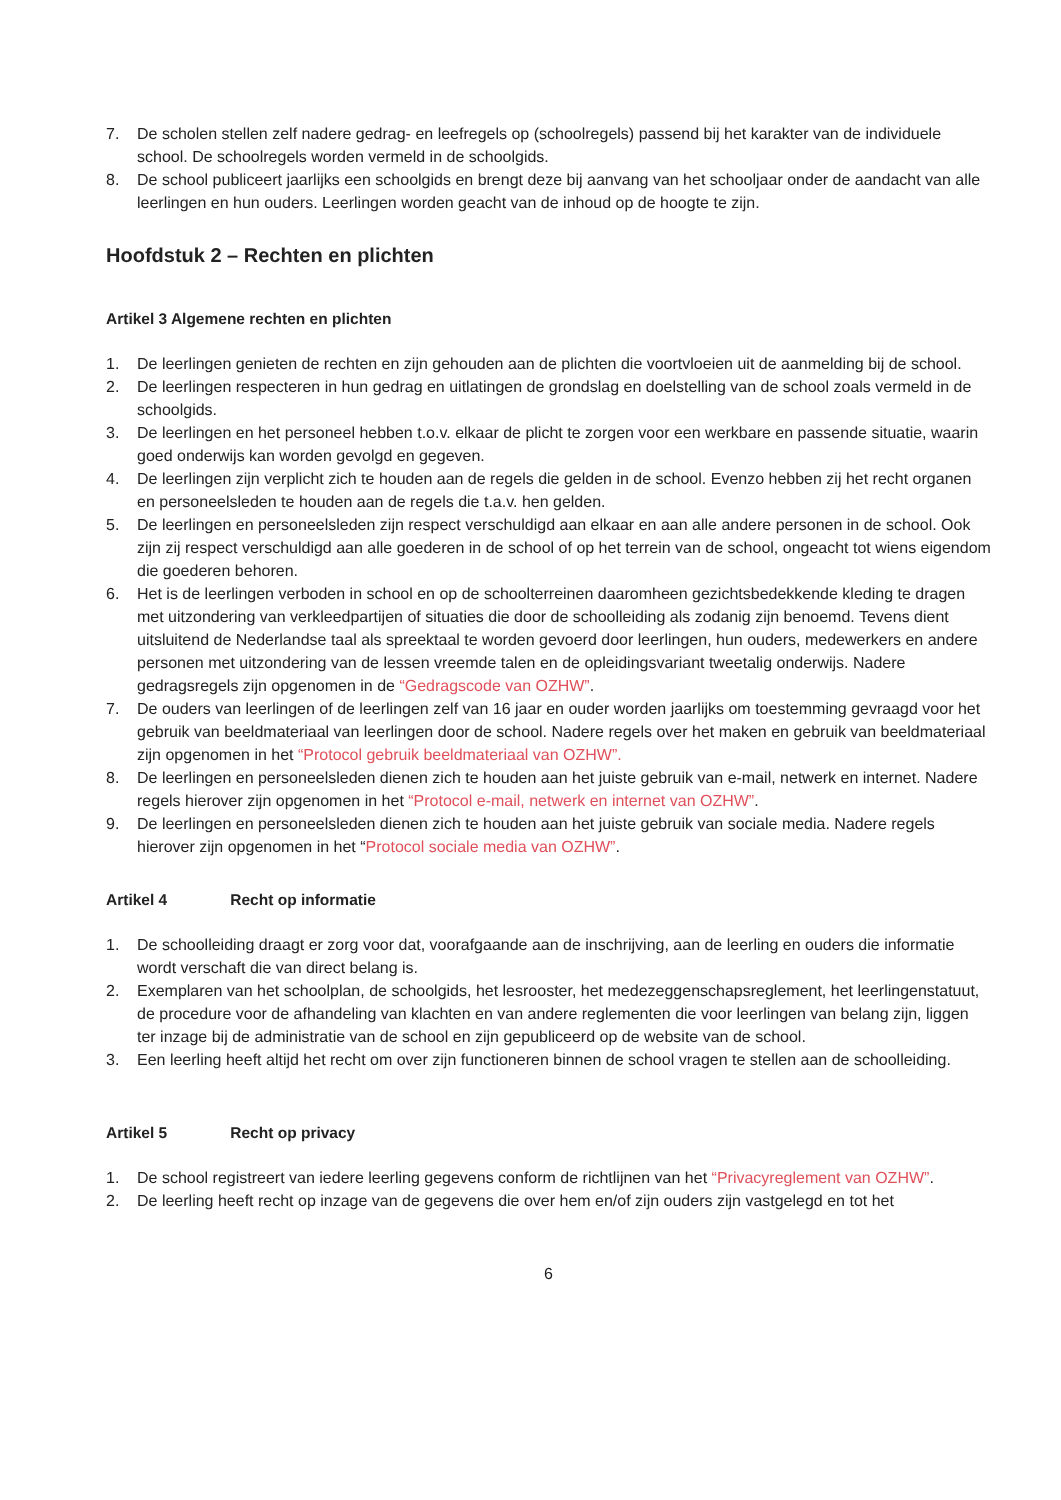7. De scholen stellen zelf nadere gedrag- en leefregels op (schoolregels) passend bij het karakter van de individuele school. De schoolregels worden vermeld in de schoolgids.
8. De school publiceert jaarlijks een schoolgids en brengt deze bij aanvang van het schooljaar onder de aandacht van alle leerlingen en hun ouders. Leerlingen worden geacht van de inhoud op de hoogte te zijn.
Hoofdstuk 2 – Rechten en plichten
Artikel 3 Algemene rechten en plichten
1. De leerlingen genieten de rechten en zijn gehouden aan de plichten die voortvloeien uit de aanmelding bij de school.
2. De leerlingen respecteren in hun gedrag en uitlatingen de grondslag en doelstelling van de school zoals vermeld in de schoolgids.
3. De leerlingen en het personeel hebben t.o.v. elkaar de plicht te zorgen voor een werkbare en passende situatie, waarin goed onderwijs kan worden gevolgd en gegeven.
4. De leerlingen zijn verplicht zich te houden aan de regels die gelden in de school. Evenzo hebben zij het recht organen en personeelsleden te houden aan de regels die t.a.v. hen gelden.
5. De leerlingen en personeelsleden zijn respect verschuldigd aan elkaar en aan alle andere personen in de school. Ook zijn zij respect verschuldigd aan alle goederen in de school of op het terrein van de school, ongeacht tot wiens eigendom die goederen behoren.
6. Het is de leerlingen verboden in school en op de schoolterreinen daaromheen gezichtsbedekkende kleding te dragen met uitzondering van verkleedpartijen of situaties die door de schoolleiding als zodanig zijn benoemd. Tevens dient uitsluitend de Nederlandse taal als spreektaal te worden gevoerd door leerlingen, hun ouders, medewerkers en andere personen met uitzondering van de lessen vreemde talen en de opleidingsvariant tweetalig onderwijs. Nadere gedragsregels zijn opgenomen in de “Gedragscode van OZHW”.
7. De ouders van leerlingen of de leerlingen zelf van 16 jaar en ouder worden jaarlijks om toestemming gevraagd voor het gebruik van beeldmateriaal van leerlingen door de school. Nadere regels over het maken en gebruik van beeldmateriaal zijn opgenomen in het “Protocol gebruik beeldmateriaal van OZHW”.
8. De leerlingen en personeelsleden dienen zich te houden aan het juiste gebruik van e-mail, netwerk en internet. Nadere regels hierover zijn opgenomen in het “Protocol e-mail, netwerk en internet van OZHW”.
9. De leerlingen en personeelsleden dienen zich te houden aan het juiste gebruik van sociale media. Nadere regels hierover zijn opgenomen in het “Protocol sociale media van OZHW”.
Artikel 4 Recht op informatie
1. De schoolleiding draagt er zorg voor dat, voorafgaande aan de inschrijving, aan de leerling en ouders die informatie wordt verschaft die van direct belang is.
2. Exemplaren van het schoolplan, de schoolgids, het lesrooster, het medezeggenschapsreglement, het leerlingenstatuut, de procedure voor de afhandeling van klachten en van andere reglementen die voor leerlingen van belang zijn, liggen ter inzage bij de administratie van de school en zijn gepubliceerd op de website van de school.
3. Een leerling heeft altijd het recht om over zijn functioneren binnen de school vragen te stellen aan de schoolleiding.
Artikel 5 Recht op privacy
1. De school registreert van iedere leerling gegevens conform de richtlijnen van het “Privacyreglement van OZHW”.
2. De leerling heeft recht op inzage van de gegevens die over hem en/of zijn ouders zijn vastgelegd en tot het
6